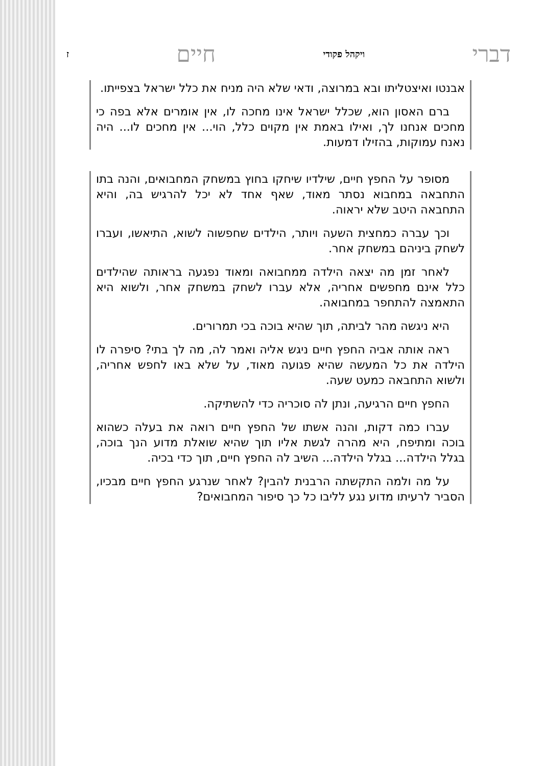דברי ויקהל פקודי חיים ז
אבנטו ואיצטליתו ובא במרוצה, ודאי שלא היה מניח את כלל ישראל בצפייתו.
ברם האסון הוא, שכלל ישראל אינו מחכה לו, אין אומרים אלא בפה כי מחכים אנחנו לך, ואילו באמת אין מקוים כלל, הוי... אין מחכים לו... היה נאנח עמוקות, בהזילו דמעות.
מסופר על החפץ חיים, שילדיו שיחקו בחוץ במשחק המחבואים, והנה בתו התחבאה במחבוא נסתר מאוד, שאף אחד לא יכל להרגיש בה, והיא התחבאה היטב שלא יראוה.
וכך עברה כמחצית השעה ויותר, הילדים שחפשוה לשוא, התיאשו, ועברו לשחק ביניהם במשחק אחר.
לאחר זמן מה יצאה הילדה ממחבואה ומאוד נפגעה בראותה שהילדים כלל אינם מחפשים אחריה, אלא עברו לשחק במשחק אחר, ולשוא היא התאמצה להתחפר במחבואה.
היא ניגשה מהר לביתה, תוך שהיא בוכה בכי תמרורים.
ראה אותה אביה החפץ חיים ניגש אליה ואמר לה, מה לך בתי? סיפרה לו הילדה את כל המעשה שהיא פגועה מאוד, על שלא באו לחפש אחריה, ולשוא התחבאה כמעט שעה.
החפץ חיים הרגיעה, ונתן לה סוכריה כדי להשתיקה.
עברו כמה דקות, והנה אשתו של החפץ חיים רואה את בעלה כשהוא בוכה ומתיפח, היא מהרה לגשת אליו תוך שהיא שואלת מדוע הנך בוכה, בגלל הילדה... בגלל הילדה... השיב לה החפץ חיים, תוך כדי בכיה.
על מה ולמה התקשתה הרבנית להבין? לאחר שנרגע החפץ חיים מבכיו, הסביר לרעיתו מדוע נגע לליבו כל כך סיפור המחבואים?